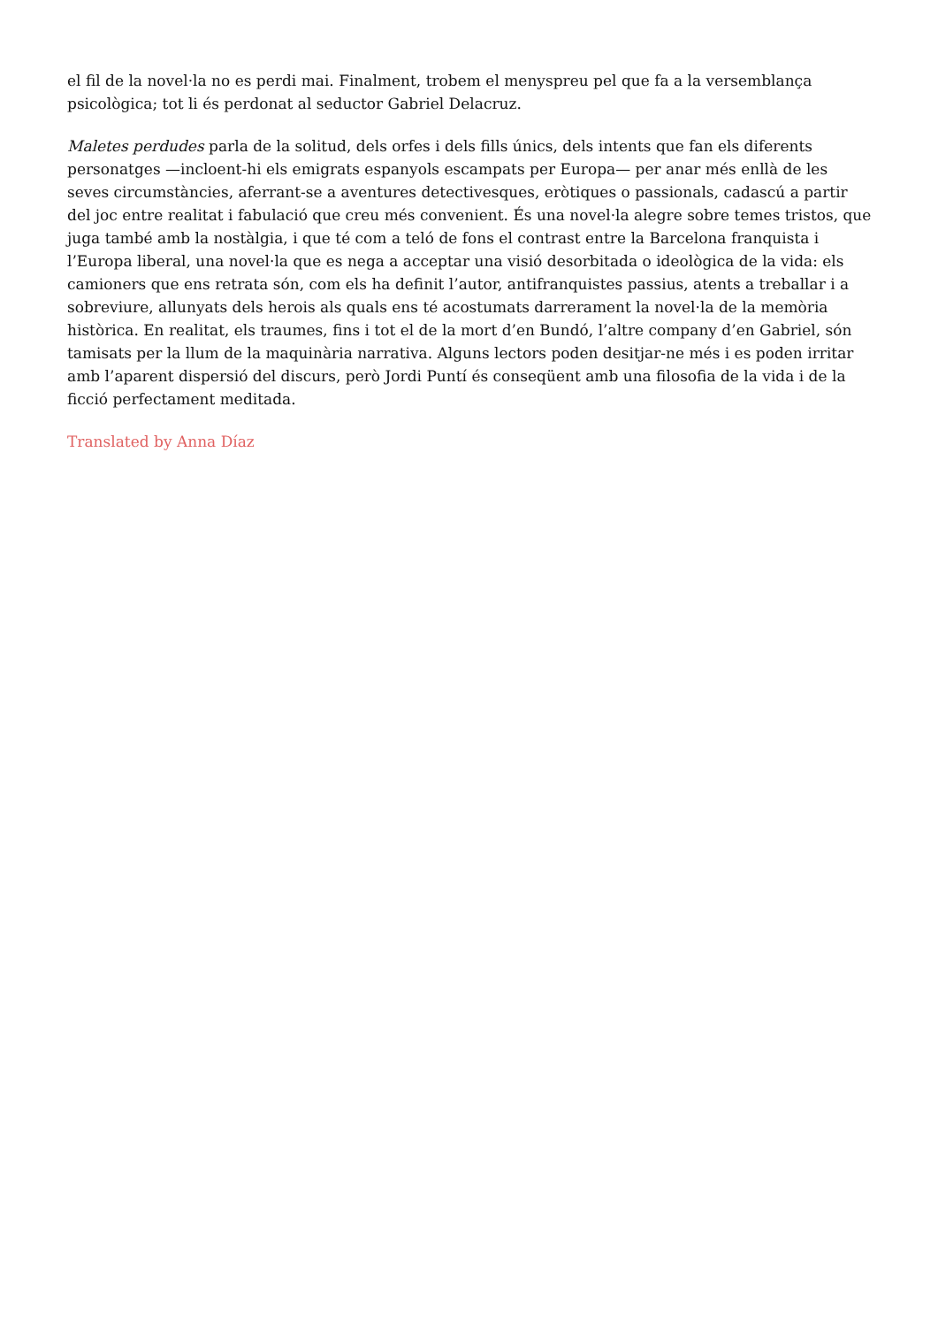el fil de la novel·la no es perdi mai. Finalment, trobem el menyspreu pel que fa a la versemblança psicològica; tot li és perdonat al seductor Gabriel Delacruz.
Maletes perdudes parla de la solitud, dels orfes i dels fills únics, dels intents que fan els diferents personatges —incloent-hi els emigrats espanyols escampats per Europa— per anar més enllà de les seves circumstàncies, aferrant-se a aventures detectivesques, eròtiques o passionals, cadascú a partir del joc entre realitat i fabulació que creu més convenient. És una novel·la alegre sobre temes tristos, que juga també amb la nostàlgia, i que té com a teló de fons el contrast entre la Barcelona franquista i l’Europa liberal, una novel·la que es nega a acceptar una visió desorbitada o ideològica de la vida: els camioners que ens retrata són, com els ha definit l’autor, antifranquistes passius, atents a treballar i a sobreviure, allunyats dels herois als quals ens té acostumats darrerament la novel·la de la memòria històrica. En realitat, els traumes, fins i tot el de la mort d’en Bundó, l’altre company d’en Gabriel, són tamisats per la llum de la maquinària narrativa. Alguns lectors poden desitjar-ne més i es poden irritar amb l’aparent dispersió del discurs, però Jordi Puntí és conseqüent amb una filosofia de la vida i de la ficció perfectament meditada.
Translated by Anna Díaz